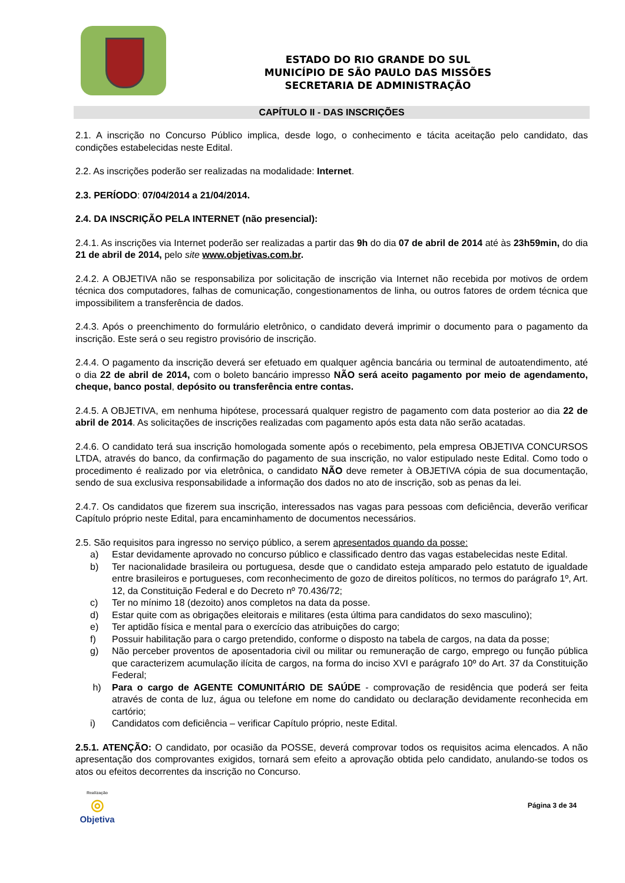ESTADO DO RIO GRANDE DO SUL
MUNICÍPIO DE SÃO PAULO DAS MISSÕES
SECRETARIA DE ADMINISTRAÇÃO
CAPÍTULO II - DAS INSCRIÇÕES
2.1. A inscrição no Concurso Público implica, desde logo, o conhecimento e tácita aceitação pelo candidato, das condições estabelecidas neste Edital.
2.2. As inscrições poderão ser realizadas na modalidade: Internet.
2.3. PERÍODO: 07/04/2014 a 21/04/2014.
2.4. DA INSCRIÇÃO PELA INTERNET (não presencial):
2.4.1. As inscrições via Internet poderão ser realizadas a partir das 9h do dia 07 de abril de 2014 até às 23h59min, do dia 21 de abril de 2014, pelo site www.objetivas.com.br.
2.4.2. A OBJETIVA não se responsabiliza por solicitação de inscrição via Internet não recebida por motivos de ordem técnica dos computadores, falhas de comunicação, congestionamentos de linha, ou outros fatores de ordem técnica que impossibilitem a transferência de dados.
2.4.3. Após o preenchimento do formulário eletrônico, o candidato deverá imprimir o documento para o pagamento da inscrição. Este será o seu registro provisório de inscrição.
2.4.4. O pagamento da inscrição deverá ser efetuado em qualquer agência bancária ou terminal de autoatendimento, até o dia 22 de abril de 2014, com o boleto bancário impresso NÃO será aceito pagamento por meio de agendamento, cheque, banco postal, depósito ou transferência entre contas.
2.4.5. A OBJETIVA, em nenhuma hipótese, processará qualquer registro de pagamento com data posterior ao dia 22 de abril de 2014. As solicitações de inscrições realizadas com pagamento após esta data não serão acatadas.
2.4.6. O candidato terá sua inscrição homologada somente após o recebimento, pela empresa OBJETIVA CONCURSOS LTDA, através do banco, da confirmação do pagamento de sua inscrição, no valor estipulado neste Edital. Como todo o procedimento é realizado por via eletrônica, o candidato NÃO deve remeter à OBJETIVA cópia de sua documentação, sendo de sua exclusiva responsabilidade a informação dos dados no ato de inscrição, sob as penas da lei.
2.4.7. Os candidatos que fizerem sua inscrição, interessados nas vagas para pessoas com deficiência, deverão verificar Capítulo próprio neste Edital, para encaminhamento de documentos necessários.
2.5. São requisitos para ingresso no serviço público, a serem apresentados quando da posse:
a) Estar devidamente aprovado no concurso público e classificado dentro das vagas estabelecidas neste Edital.
b) Ter nacionalidade brasileira ou portuguesa, desde que o candidato esteja amparado pelo estatuto de igualdade entre brasileiros e portugueses, com reconhecimento de gozo de direitos políticos, no termos do parágrafo 1º, Art. 12, da Constituição Federal e do Decreto nº 70.436/72;
c) Ter no mínimo 18 (dezoito) anos completos na data da posse.
d) Estar quite com as obrigações eleitorais e militares (esta última para candidatos do sexo masculino);
e) Ter aptidão física e mental para o exercício das atribuições do cargo;
f) Possuir habilitação para o cargo pretendido, conforme o disposto na tabela de cargos, na data da posse;
g) Não perceber proventos de aposentadoria civil ou militar ou remuneração de cargo, emprego ou função pública que caracterizem acumulação ilícita de cargos, na forma do inciso XVI e parágrafo 10º do Art. 37 da Constituição Federal;
h) Para o cargo de AGENTE COMUNITÁRIO DE SAÚDE - comprovação de residência que poderá ser feita através de conta de luz, água ou telefone em nome do candidato ou declaração devidamente reconhecida em cartório;
i) Candidatos com deficiência – verificar Capítulo próprio, neste Edital.
2.5.1. ATENÇÃO: O candidato, por ocasião da POSSE, deverá comprovar todos os requisitos acima elencados. A não apresentação dos comprovantes exigidos, tornará sem efeito a aprovação obtida pelo candidato, anulando-se todos os atos ou efeitos decorrentes da inscrição no Concurso.
Realização
◎
Objetiva
Página 3 de 34